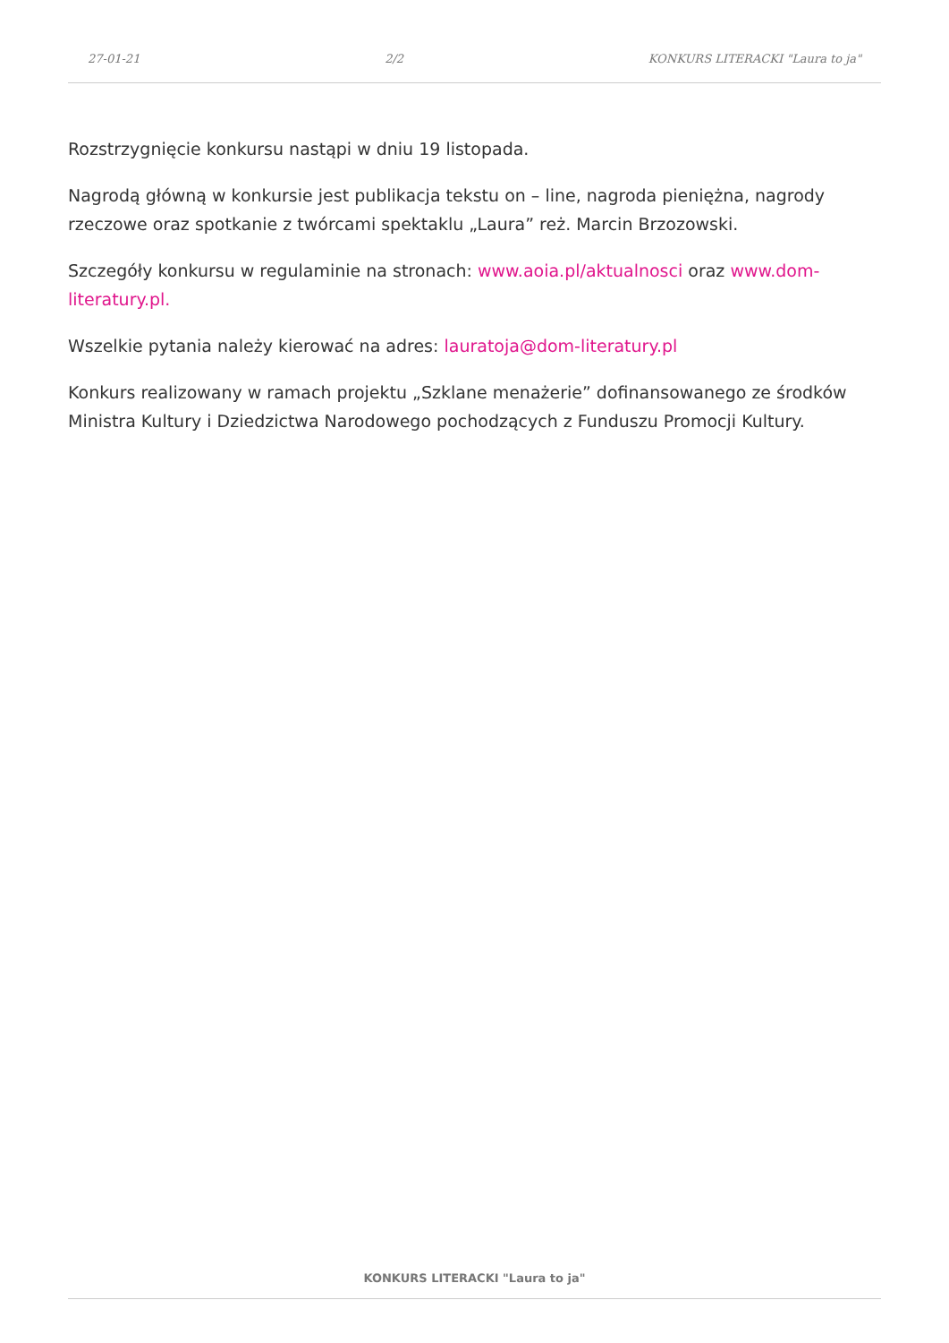27-01-21 2/2 KONKURS LITERACKI "Laura to ja"
Rozstrzygnięcie konkursu nastąpi w dniu 19 listopada.
Nagrodą główną w konkursie jest publikacja tekstu on – line, nagroda pieniężna, nagrody rzeczowe oraz spotkanie z twórcami spektaklu „Laura” reż. Marcin Brzozowski.
Szczegóły konkursu w regulaminie na stronach: www.aoia.pl/aktualnosci oraz www.dom-literatury.pl.
Wszelkie pytania należy kierować na adres: lauratoja@dom-literatury.pl
Konkurs realizowany w ramach projektu „Szklane menażerie” dofinansowanego ze środków Ministra Kultury i Dziedzictwa Narodowego pochodzących z Funduszu Promocji Kultury.
KONKURS LITERACKI "Laura to ja"